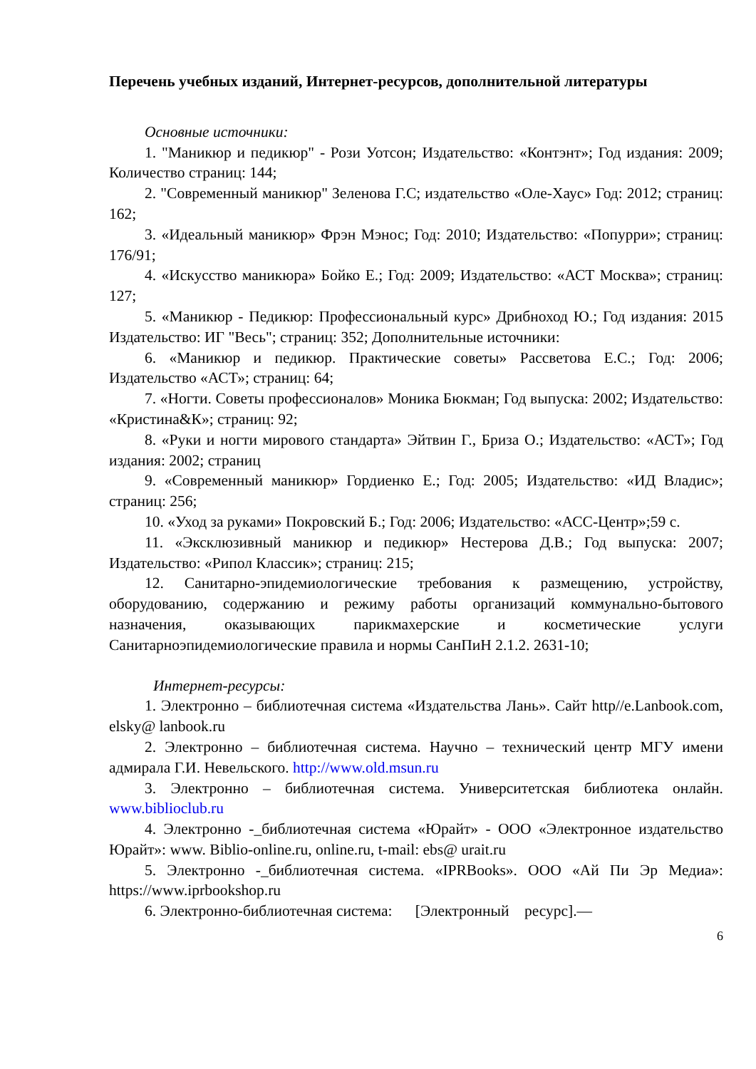Перечень учебных изданий, Интернет-ресурсов, дополнительной литературы
Основные источники:
1. "Маникюр и педикюр" - Рози Уотсон; Издательство: «Контэнт»; Год издания: 2009; Количество страниц: 144;
2. "Современный маникюр" Зеленова Г.С; издательство «Оле-Хаус» Год: 2012; страниц: 162;
3. «Идеальный маникюр» Фрэн Мэнос; Год: 2010; Издательство: «Попурри»; страниц: 176/91;
4. «Искусство маникюра» Бойко Е.; Год: 2009; Издательство: «АСТ Москва»; страниц: 127;
5. «Маникюр - Педикюр: Профессиональный курс» Дрибноход Ю.; Год издания: 2015 Издательство: ИГ "Весь"; страниц: 352; Дополнительные источники:
6. «Маникюр и педикюр. Практические советы» Рассветова Е.С.; Год: 2006; Издательство «АСТ»; страниц: 64;
7. «Ногти. Советы профессионалов» Моника Бюкман; Год выпуска: 2002; Издательство: «Кристина&К»; страниц: 92;
8. «Руки и ногти мирового стандарта» Эйтвин Г., Бриза О.; Издательство: «АСТ»; Год издания: 2002; страниц
9. «Современный маникюр» Гордиенко Е.; Год: 2005; Издательство: «ИД Владис»; страниц: 256;
10. «Уход за руками» Покровский Б.; Год: 2006; Издательство: «АСС-Центр»;59 с.
11. «Эксклюзивный маникюр и педикюр» Нестерова Д.В.; Год выпуска: 2007; Издательство: «Рипол Классик»; страниц: 215;
12. Санитарно-эпидемиологические требования к размещению, устройству, оборудованию, содержанию и режиму работы организаций коммунально-бытового назначения, оказывающих парикмахерские и косметические услуги Санитарноэпидемиологические правила и нормы СанПиН 2.1.2. 2631-10;
Интернет-ресурсы:
1. Электронно – библиотечная система «Издательства Лань». Сайт http//e.Lanbook.com, elsky@ lanbook.ru
2. Электронно – библиотечная система. Научно – технический центр МГУ имени адмирала Г.И. Невельского. http://www.old.msun.ru
3. Электронно – библиотечная система. Университетская библиотека онлайн. www.biblioclub.ru
4. Электронно -_библиотечная система «Юрайт» - ООО «Электронное издательство Юрайт»: www. Biblio-online.ru, online.ru, t-mail: ebs@ urait.ru
5. Электронно -_библиотечная система. «IPRBooks». ООО «Ай Пи Эр Медиа»: https://www.iprbookshop.ru
6. Электронно-библиотечная система: [Электронный ресурс].—
6